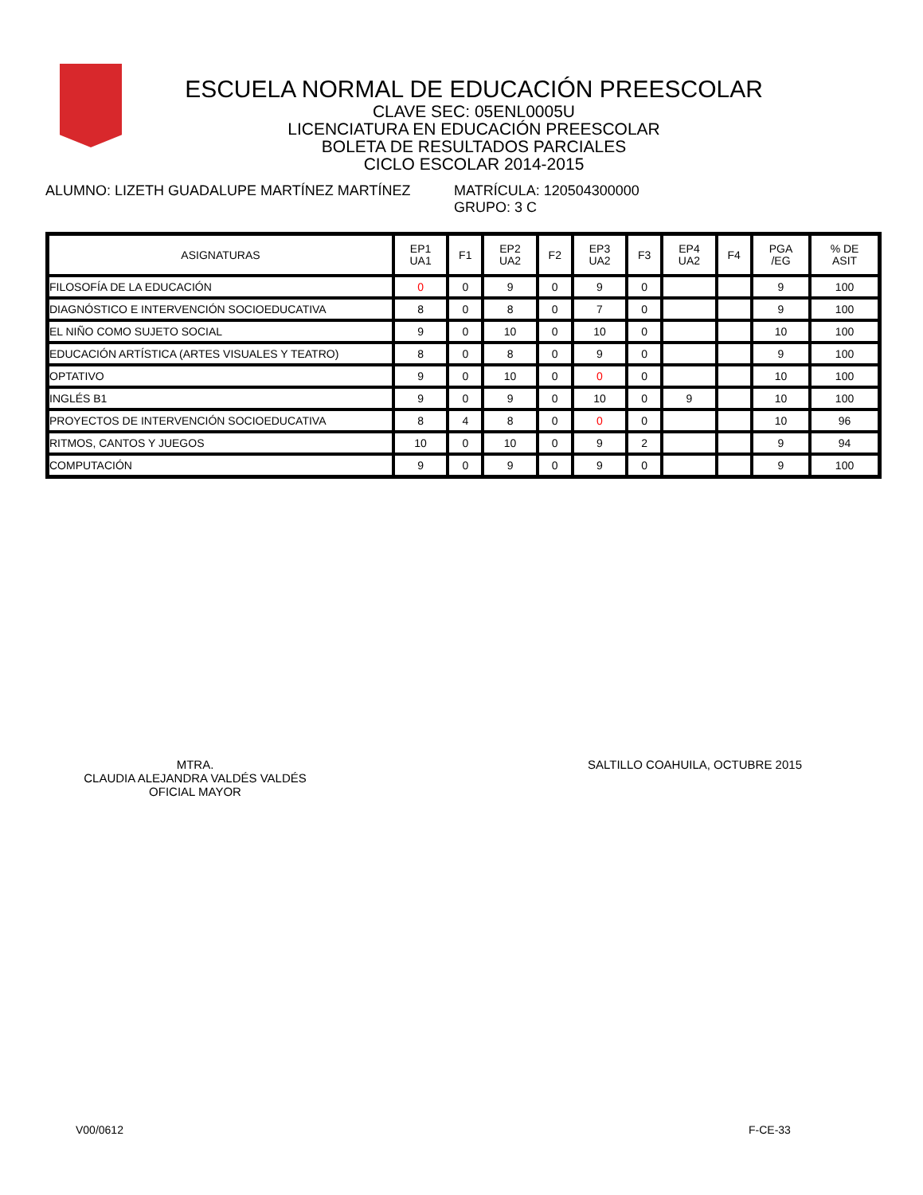ESCUELA NORMAL DE EDUCACIÓN PREESCOLAR
CLAVE SEC: 05ENL0005U
LICENCIATURA EN EDUCACIÓN PREESCOLAR
BOLETA DE RESULTADOS PARCIALES
CICLO ESCOLAR 2014-2015
ALUMNO: LIZETH GUADALUPE MARTÍNEZ MARTÍNEZ MATRÍCULA: 120504300000
GRUPO: 3 C
| ASIGNATURAS | EP1 UA1 | F1 | EP2 UA2 | F2 | EP3 UA2 | F3 | EP4 UA2 | F4 | PGA /EG | % DE ASIT |
| --- | --- | --- | --- | --- | --- | --- | --- | --- | --- | --- |
| FILOSOFÍA DE LA EDUCACIÓN | 0 | 0 | 9 | 0 | 9 | 0 | | | 9 | 100 |
| DIAGNÓSTICO E INTERVENCIÓN SOCIOEDUCATIVA | 8 | 0 | 8 | 0 | 7 | 0 | | | 9 | 100 |
| EL NIÑO COMO SUJETO SOCIAL | 9 | 0 | 10 | 0 | 10 | 0 | | | 10 | 100 |
| EDUCACIÓN ARTÍSTICA (ARTES VISUALES Y TEATRO) | 8 | 0 | 8 | 0 | 9 | 0 | | | 9 | 100 |
| OPTATIVO | 9 | 0 | 10 | 0 | 0 | 0 | | | 10 | 100 |
| INGLÉS B1 | 9 | 0 | 9 | 0 | 10 | 0 | 9 | | 10 | 100 |
| PROYECTOS DE INTERVENCIÓN SOCIOEDUCATIVA | 8 | 4 | 8 | 0 | 0 | 0 | | | 10 | 96 |
| RITMOS, CANTOS Y JUEGOS | 10 | 0 | 10 | 0 | 9 | 2 | | | 9 | 94 |
| COMPUTACIÓN | 9 | 0 | 9 | 0 | 9 | 0 | | | 9 | 100 |
MTRA.
CLAUDIA ALEJANDRA VALDÉS VALDÉS
OFICIAL MAYOR
SALTILLO COAHUILA, OCTUBRE 2015
V00/0612 F-CE-33